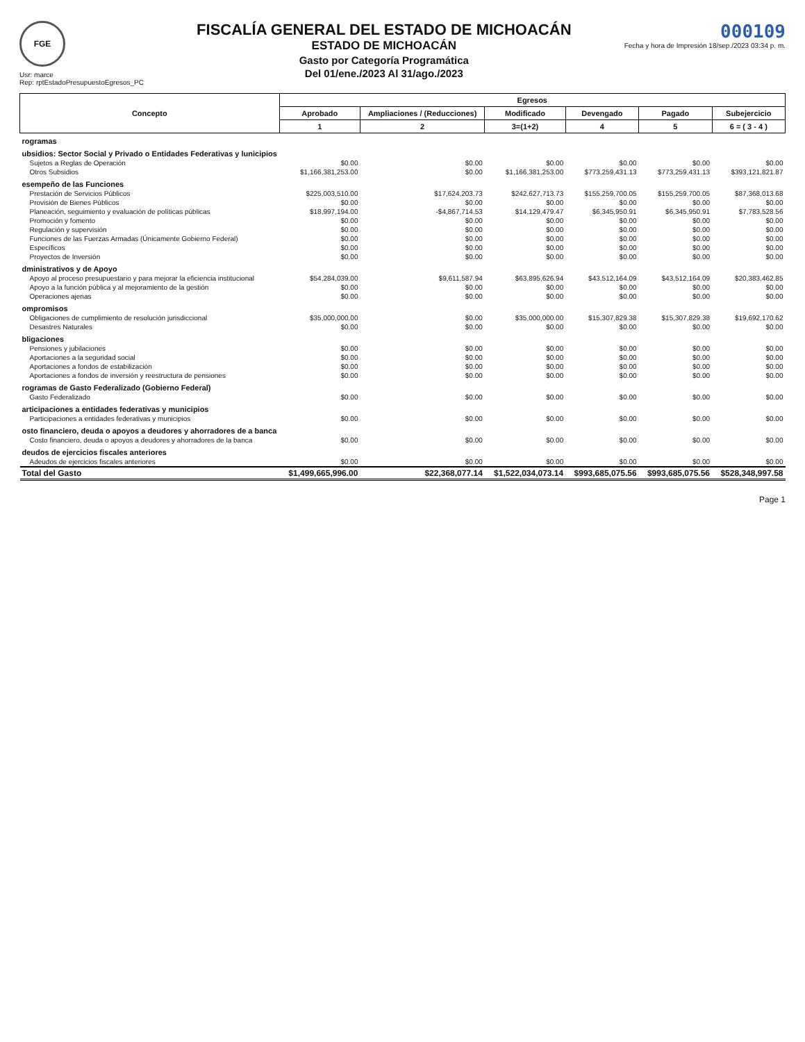FGE
Usr: marce
Rep: rptEstadoPresupuestoEgresos_PC
FISCALÍA GENERAL DEL ESTADO DE MICHOACÁN
ESTADO DE MICHOACÁN
Gasto por Categoría Programática
Del 01/ene./2023 Al 31/ago./2023
000109
Fecha y hora de Impresión 18/sep./2023 03:34 p. m.
| Concepto | Egresos | | | | | |
| --- | --- | --- | --- | --- | --- | --- |
| | Aprobado | Ampliaciones / (Reducciones) | Modificado | Devengado | Pagado | Subejercicio |
| | 1 | 2 | 3=(1+2) | 4 | 5 | 6 = ( 3 - 4 ) |
| rogramas | | | | | | |
| ubsidios: Sector Social y Privado o Entidades Federativas y lunicipios | | | | | | |
| Sujetos a Reglas de Operación | $0.00 | $0.00 | $0.00 | $0.00 | $0.00 | $0.00 |
| Otros Subsidios | $1,166,381,253.00 | $0.00 | $1,166,381,253.00 | $773,259,431.13 | $773,259,431.13 | $393,121,821.87 |
| esempeño de las Funciones | | | | | | |
| Prestación de Servicios Públicos | $225,003,510.00 | $17,624,203.73 | $242,627,713.73 | $155,259,700.05 | $155,259,700.05 | $87,368,013.68 |
| Provisión de Bienes Públicos | $0.00 | $0.00 | $0.00 | $0.00 | $0.00 | $0.00 |
| Planeación, seguimiento y evaluación de políticas públicas | $18,997,194.00 | -$4,867,714.53 | $14,129,479.47 | $6,345,950.91 | $6,345,950.91 | $7,783,528.56 |
| Promoción y fomento | $0.00 | $0.00 | $0.00 | $0.00 | $0.00 | $0.00 |
| Regulación y supervisión | $0.00 | $0.00 | $0.00 | $0.00 | $0.00 | $0.00 |
| Funciones de las Fuerzas Armadas (Únicamente Gobierno Federal) | $0.00 | $0.00 | $0.00 | $0.00 | $0.00 | $0.00 |
| Específicos | $0.00 | $0.00 | $0.00 | $0.00 | $0.00 | $0.00 |
| Proyectos de Inversión | $0.00 | $0.00 | $0.00 | $0.00 | $0.00 | $0.00 |
| dministrativos y de Apoyo | | | | | | |
| Apoyo al proceso presupuestario y para mejorar la eficiencia institucional | $54,284,039.00 | $9,611,587.94 | $63,895,626.94 | $43,512,164.09 | $43,512,164.09 | $20,383,462.85 |
| Apoyo a la función pública y al mejoramiento de la gestión | $0.00 | $0.00 | $0.00 | $0.00 | $0.00 | $0.00 |
| Operaciones ajenas | $0.00 | $0.00 | $0.00 | $0.00 | $0.00 | $0.00 |
| ompromisos | | | | | | |
| Obligaciones de cumplimiento de resolución jurisdiccional | $35,000,000.00 | $0.00 | $35,000,000.00 | $15,307,829.38 | $15,307,829.38 | $19,692,170.62 |
| Desastres Naturales | $0.00 | $0.00 | $0.00 | $0.00 | $0.00 | $0.00 |
| bligaciones | | | | | | |
| Pensiones y jubilaciones | $0.00 | $0.00 | $0.00 | $0.00 | $0.00 | $0.00 |
| Aportaciones a la seguridad social | $0.00 | $0.00 | $0.00 | $0.00 | $0.00 | $0.00 |
| Aportaciones a fondos de estabilización | $0.00 | $0.00 | $0.00 | $0.00 | $0.00 | $0.00 |
| Aportaciones a fondos de inversión y reestructura de pensiones | $0.00 | $0.00 | $0.00 | $0.00 | $0.00 | $0.00 |
| rogramas de Gasto Federalizado (Gobierno Federal) | | | | | | |
| Gasto Federalizado | $0.00 | $0.00 | $0.00 | $0.00 | $0.00 | $0.00 |
| articipaciones a entidades federativas y municipios | | | | | | |
| Participaciones a entidades federativas y municipios | $0.00 | $0.00 | $0.00 | $0.00 | $0.00 | $0.00 |
| osto financiero, deuda o apoyos a deudores y ahorradores de a banca | | | | | | |
| Costo financiero, deuda o apoyos a deudores y ahorradores de la banca | $0.00 | $0.00 | $0.00 | $0.00 | $0.00 | $0.00 |
| deudos de ejercicios fiscales anteriores | | | | | | |
| Adeudos de ejercicios fiscales anteriores | $0.00 | $0.00 | $0.00 | $0.00 | $0.00 | $0.00 |
| Total del Gasto | $1,499,665,996.00 | $22,368,077.14 | $1,522,034,073.14 | $993,685,075.56 | $993,685,075.56 | $528,348,997.58 |
Page 1